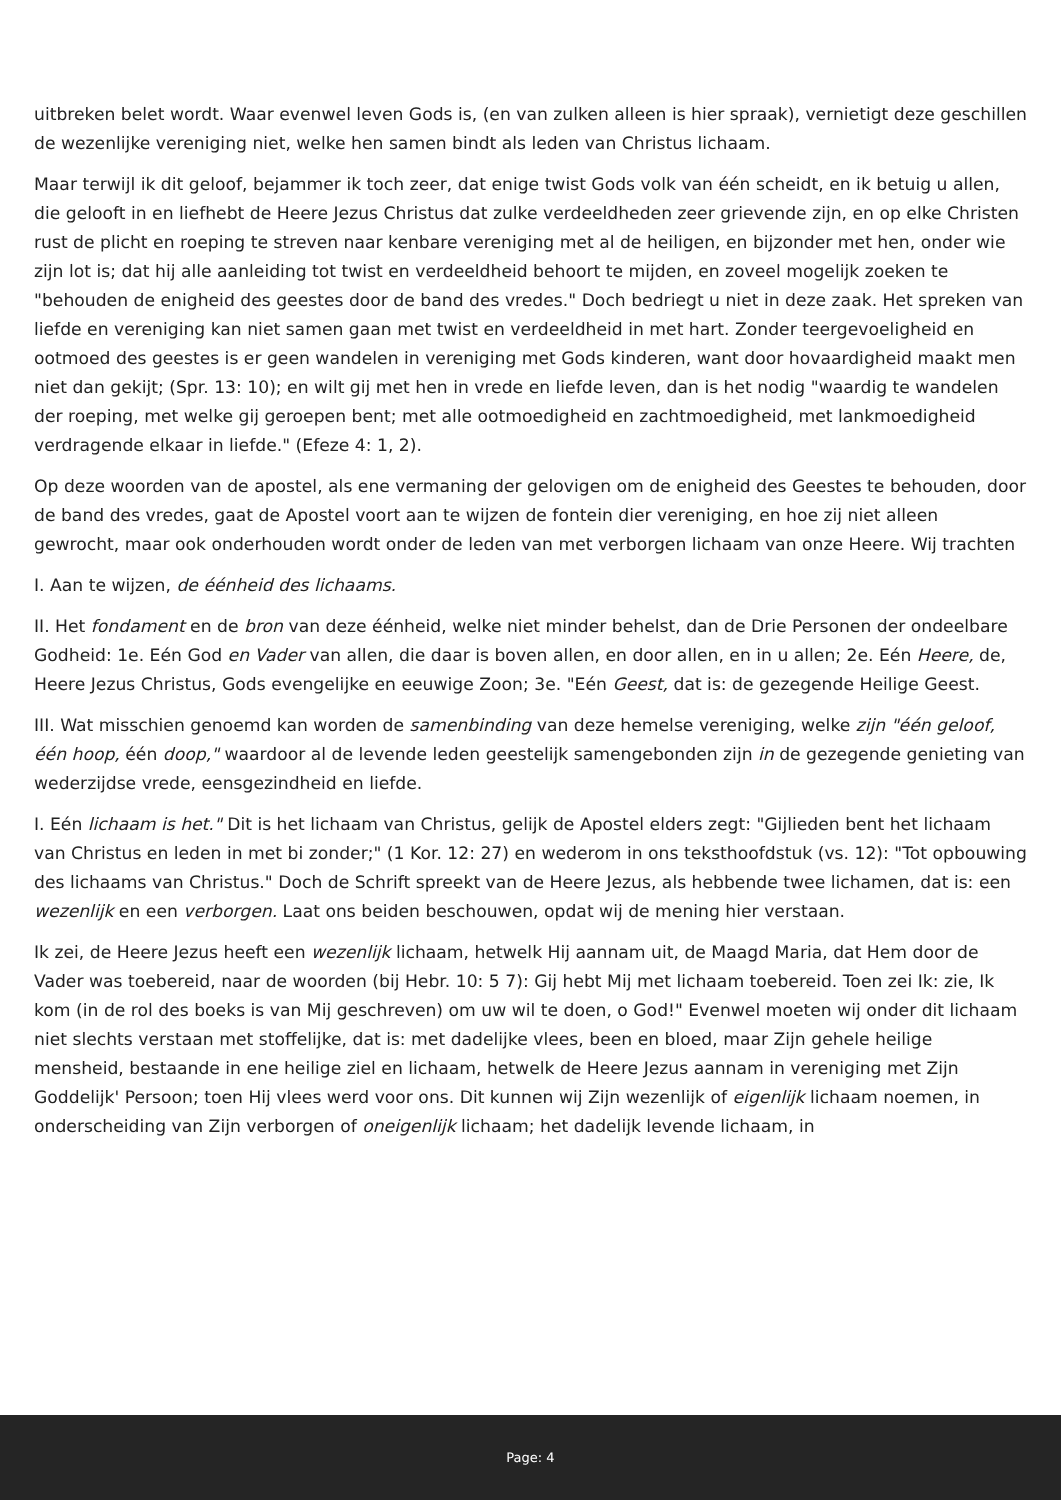uitbreken belet wordt. Waar evenwel leven Gods is, (en van zulken alleen is hier spraak), vernietigt deze geschillen de wezenlijke vereniging niet, welke hen samen bindt als leden van Christus lichaam.
Maar terwijl ik dit geloof, bejammer ik toch zeer, dat enige twist Gods volk van één scheidt, en ik betuig u allen, die gelooft in en liefhebt de Heere Jezus Christus dat zulke verdeeldheden zeer grievende zijn, en op elke Christen rust de plicht en roeping te streven naar kenbare vereniging met al de heiligen, en bijzonder met hen, onder wie zijn lot is; dat hij alle aanleiding tot twist en verdeeldheid behoort te mijden, en zoveel mogelijk zoeken te "behouden de enigheid des geestes door de band des vredes." Doch bedriegt u niet in deze zaak. Het spreken van liefde en vereniging kan niet samen gaan met twist en verdeeldheid in met hart. Zonder teergevoeligheid en ootmoed des geestes is er geen wandelen in vereniging met Gods kinderen, want door hovaardigheid maakt men niet dan gekijt; (Spr. 13: 10); en wilt gij met hen in vrede en liefde leven, dan is het nodig "waardig te wandelen der roeping, met welke gij geroepen bent; met alle ootmoedigheid en zachtmoedigheid, met lankmoedigheid verdragende elkaar in liefde." (Efeze 4: 1, 2).
Op deze woorden van de apostel, als ene vermaning der gelovigen om de enigheid des Geestes te behouden, door de band des vredes, gaat de Apostel voort aan te wijzen de fontein dier vereniging, en hoe zij niet alleen gewrocht, maar ook onderhouden wordt onder de leden van met verborgen lichaam van onze Heere. Wij trachten
I. Aan te wijzen, de éénheid des lichaams.
II. Het fondament en de bron van deze éénheid, welke niet minder behelst, dan de Drie Personen der ondeelbare Godheid: 1e. Eén God en Vader van allen, die daar is boven allen, en door allen, en in u allen; 2e. Eén Heere, de, Heere Jezus Christus, Gods evengelijke en eeuwige Zoon; 3e. "Eén Geest, dat is: de gezegende Heilige Geest.
III. Wat misschien genoemd kan worden de samenbinding van deze hemelse vereniging, welke zijn "één geloof, één hoop, één doop," waardoor al de levende leden geestelijk samengebonden zijn in de gezegende genieting van wederzijdse vrede, eensgezindheid en liefde.
I. Eén lichaam is het." Dit is het lichaam van Christus, gelijk de Apostel elders zegt: "Gijlieden bent het lichaam van Christus en leden in met bi zonder;" (1 Kor. 12: 27) en wederom in ons teksthoofdstuk (vs. 12): "Tot opbouwing des lichaams van Christus." Doch de Schrift spreekt van de Heere Jezus, als hebbende twee lichamen, dat is: een wezenlijk en een verborgen. Laat ons beiden beschouwen, opdat wij de mening hier verstaan.
Ik zei, de Heere Jezus heeft een wezenlijk lichaam, hetwelk Hij aannam uit, de Maagd Maria, dat Hem door de Vader was toebereid, naar de woorden (bij Hebr. 10: 5 7): Gij hebt Mij met lichaam toebereid. Toen zei Ik: zie, Ik kom (in de rol des boeks is van Mij geschreven) om uw wil te doen, o God!" Evenwel moeten wij onder dit lichaam niet slechts verstaan met stoffelijke, dat is: met dadelijke vlees, been en bloed, maar Zijn gehele heilige mensheid, bestaande in ene heilige ziel en lichaam, hetwelk de Heere Jezus aannam in vereniging met Zijn Goddelijk' Persoon; toen Hij vlees werd voor ons. Dit kunnen wij Zijn wezenlijk of eigenlijk lichaam noemen, in onderscheiding van Zijn verborgen of oneigenlijk lichaam; het dadelijk levende lichaam, in
Page: 4